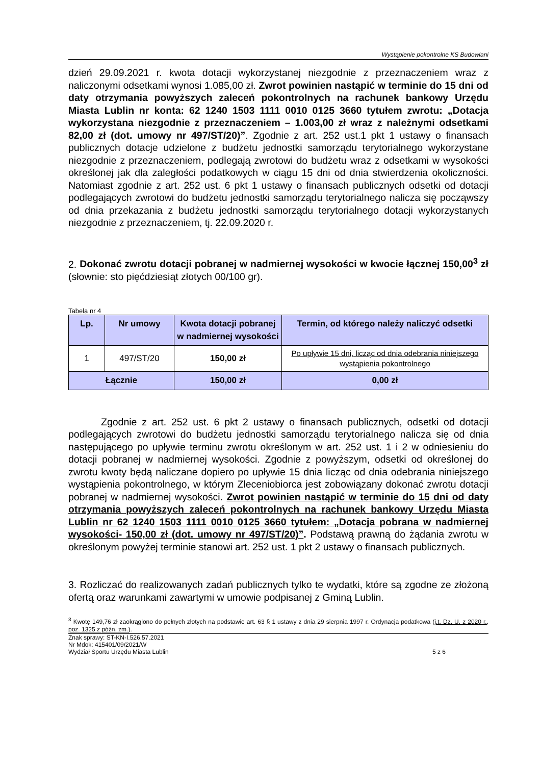Wystąpienie pokontrolne KS Budowlani
dzień 29.09.2021 r. kwota dotacji wykorzystanej niezgodnie z przeznaczeniem wraz z naliczonymi odsetkami wynosi 1.085,00 zł. Zwrot powinien nastąpić w terminie do 15 dni od daty otrzymania powyższych zaleceń pokontrolnych na rachunek bankowy Urzędu Miasta Lublin nr konta: 62 1240 1503 1111 0010 0125 3660 tytułem zwrotu: „Dotacja wykorzystana niezgodnie z przeznaczeniem – 1.003,00 zł wraz z należnymi odsetkami 82,00 zł (dot. umowy nr 497/ST/20)”. Zgodnie z art. 252 ust.1 pkt 1 ustawy o finansach publicznych dotacje udzielone z budżetu jednostki samorządu terytorialnego wykorzystane niezgodnie z przeznaczeniem, podlegają zwrotowi do budżetu wraz z odsetkami w wysokości określonej jak dla zaległości podatkowych w ciągu 15 dni od dnia stwierdzenia okoliczności. Natomiast zgodnie z art. 252 ust. 6 pkt 1 ustawy o finansach publicznych odsetki od dotacji podlegających zwrotowi do budżetu jednostki samorządu terytorialnego nalicza się począwszy od dnia przekazania z budżetu jednostki samorządu terytorialnego dotacji wykorzystanych niezgodnie z przeznaczeniem, tj. 22.09.2020 r.
2. Dokonać zwrotu dotacji pobranej w nadmiernej wysokości w kwocie łącznej 150,00<sup>3</sup> zł (słownie: sto pięćdziesiąt złotych 00/100 gr).
Tabela nr 4
| Lp. | Nr umowy | Kwota dotacji pobranej w nadmiernej wysokości | Termin, od którego należy naliczyć odsetki |
| --- | --- | --- | --- |
| 1 | 497/ST/20 | 150,00 zł | Po upływie 15 dni, licząc od dnia odebrania niniejszego wystąpienia pokontrolnego |
| Łącznie | | 150,00 zł | 0,00 zł |
Zgodnie z art. 252 ust. 6 pkt 2 ustawy o finansach publicznych, odsetki od dotacji podlegających zwrotowi do budżetu jednostki samorządu terytorialnego nalicza się od dnia następującego po upływie terminu zwrotu określonym w art. 252 ust. 1 i 2 w odniesieniu do dotacji pobranej w nadmiernej wysokości. Zgodnie z powyższym, odsetki od określonej do zwrotu kwoty będą naliczane dopiero po upływie 15 dnia licząc od dnia odebrania niniejszego wystąpienia pokontrolnego, w którym Zleceniobiorca jest zobowiązany dokonać zwrotu dotacji pobranej w nadmiernej wysokości. Zwrot powinien nastąpić w terminie do 15 dni od daty otrzymania powyższych zaleceń pokontrolnych na rachunek bankowy Urzędu Miasta Lublin nr 62 1240 1503 1111 0010 0125 3660 tytułem: „Dotacja pobrana w nadmiernej wysokości- 150,00 zł (dot. umowy nr 497/ST/20)”. Podstawą prawną do żądania zwrotu w określonym powyżej terminie stanowi art. 252 ust. 1 pkt 2 ustawy o finansach publicznych.
3. Rozliczać do realizowanych zadań publicznych tylko te wydatki, które są zgodne ze złożoną ofertą oraz warunkami zawartymi w umowie podpisanej z Gminą Lublin.
<sup>3</sup> Kwotę 149,76 zł zaokrąglono do pełnych złotych na podstawie art. 63 § 1 ustawy z dnia 29 sierpnia 1997 r. Ordynacja podatkowa (j.t. Dz. U. z 2020 r., poz. 1325 z późn. zm.).
Znak sprawy: ST-KN-I.526.57.2021
Nr Mdok: 415401/09/2021/W
Wydział Sportu Urzędu Miasta Lublin 5 z 6